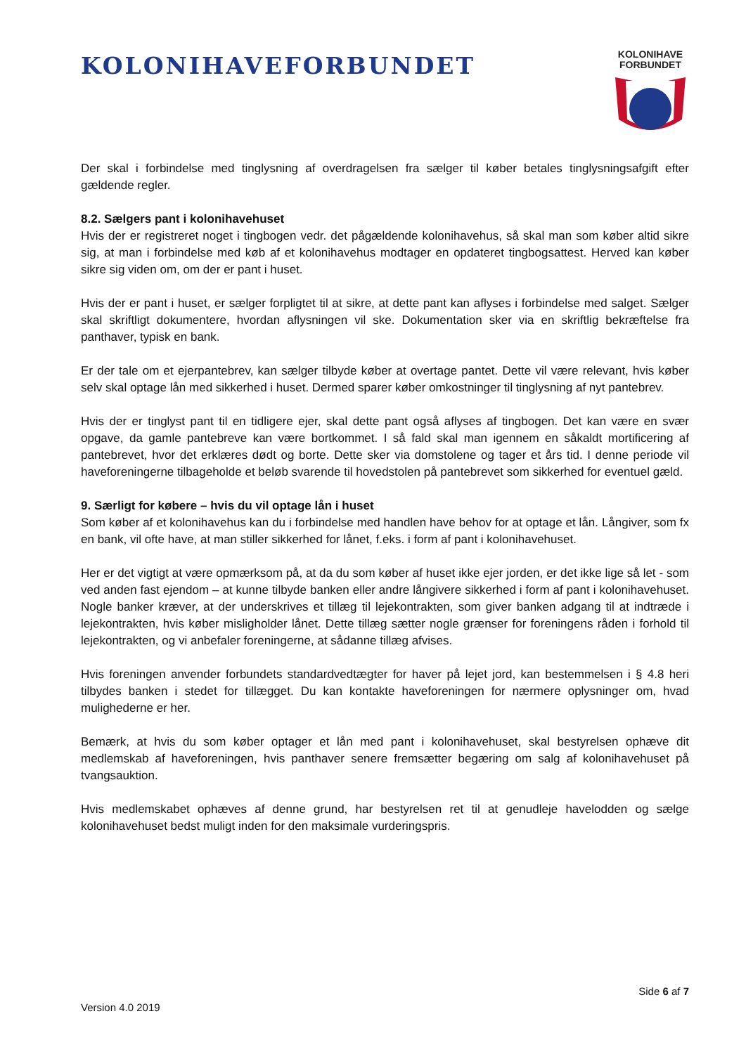KOLONIHAVEFORBUNDET
KOLONIHAVE
FORBUNDET
Der skal i forbindelse med tinglysning af overdragelsen fra sælger til køber betales tinglysningsafgift efter gældende regler.
8.2. Sælgers pant i kolonihavehuset
Hvis der er registreret noget i tingbogen vedr. det pågældende kolonihavehus, så skal man som køber altid sikre sig, at man i forbindelse med køb af et kolonihavehus modtager en opdateret tingbogsattest. Herved kan køber sikre sig viden om, om der er pant i huset.
Hvis der er pant i huset, er sælger forpligtet til at sikre, at dette pant kan aflyses i forbindelse med salget. Sælger skal skriftligt dokumentere, hvordan aflysningen vil ske. Dokumentation sker via en skriftlig bekræftelse fra panthaver, typisk en bank.
Er der tale om et ejerpantebrev, kan sælger tilbyde køber at overtage pantet. Dette vil være relevant, hvis køber selv skal optage lån med sikkerhed i huset. Dermed sparer køber omkostninger til tinglysning af nyt pantebrev.
Hvis der er tinglyst pant til en tidligere ejer, skal dette pant også aflyses af tingbogen. Det kan være en svær opgave, da gamle pantebreve kan være bortkommet. I så fald skal man igennem en såkaldt mortificering af pantebrevet, hvor det erklæres dødt og borte. Dette sker via domstolene og tager et års tid. I denne periode vil haveforeningerne tilbageholde et beløb svarende til hovedstolen på pantebrevet som sikkerhed for eventuel gæld.
9. Særligt for købere – hvis du vil optage lån i huset
Som køber af et kolonihavehus kan du i forbindelse med handlen have behov for at optage et lån. Långiver, som fx en bank, vil ofte have, at man stiller sikkerhed for lånet, f.eks. i form af pant i kolonihavehuset.
Her er det vigtigt at være opmærksom på, at da du som køber af huset ikke ejer jorden, er det ikke lige så let - som ved anden fast ejendom – at kunne tilbyde banken eller andre långivere sikkerhed i form af pant i kolonihavehuset. Nogle banker kræver, at der underskrives et tillæg til lejekontrakten, som giver banken adgang til at indtræde i lejekontrakten, hvis køber misligholder lånet. Dette tillæg sætter nogle grænser for foreningens råden i forhold til lejekontrakten, og vi anbefaler foreningerne, at sådanne tillæg afvises.
Hvis foreningen anvender forbundets standardvedtægter for haver på lejet jord, kan bestemmelsen i § 4.8 heri tilbydes banken i stedet for tillægget. Du kan kontakte haveforeningen for nærmere oplysninger om, hvad mulighederne er her.
Bemærk, at hvis du som køber optager et lån med pant i kolonihavehuset, skal bestyrelsen ophæve dit medlemskab af haveforeningen, hvis panthaver senere fremsætter begæring om salg af kolonihavehuset på tvangsauktion.
Hvis medlemskabet ophæves af denne grund, har bestyrelsen ret til at genudleje havelodden og sælge kolonihavehuset bedst muligt inden for den maksimale vurderingspris.
Side 6 af 7
Version 4.0 2019